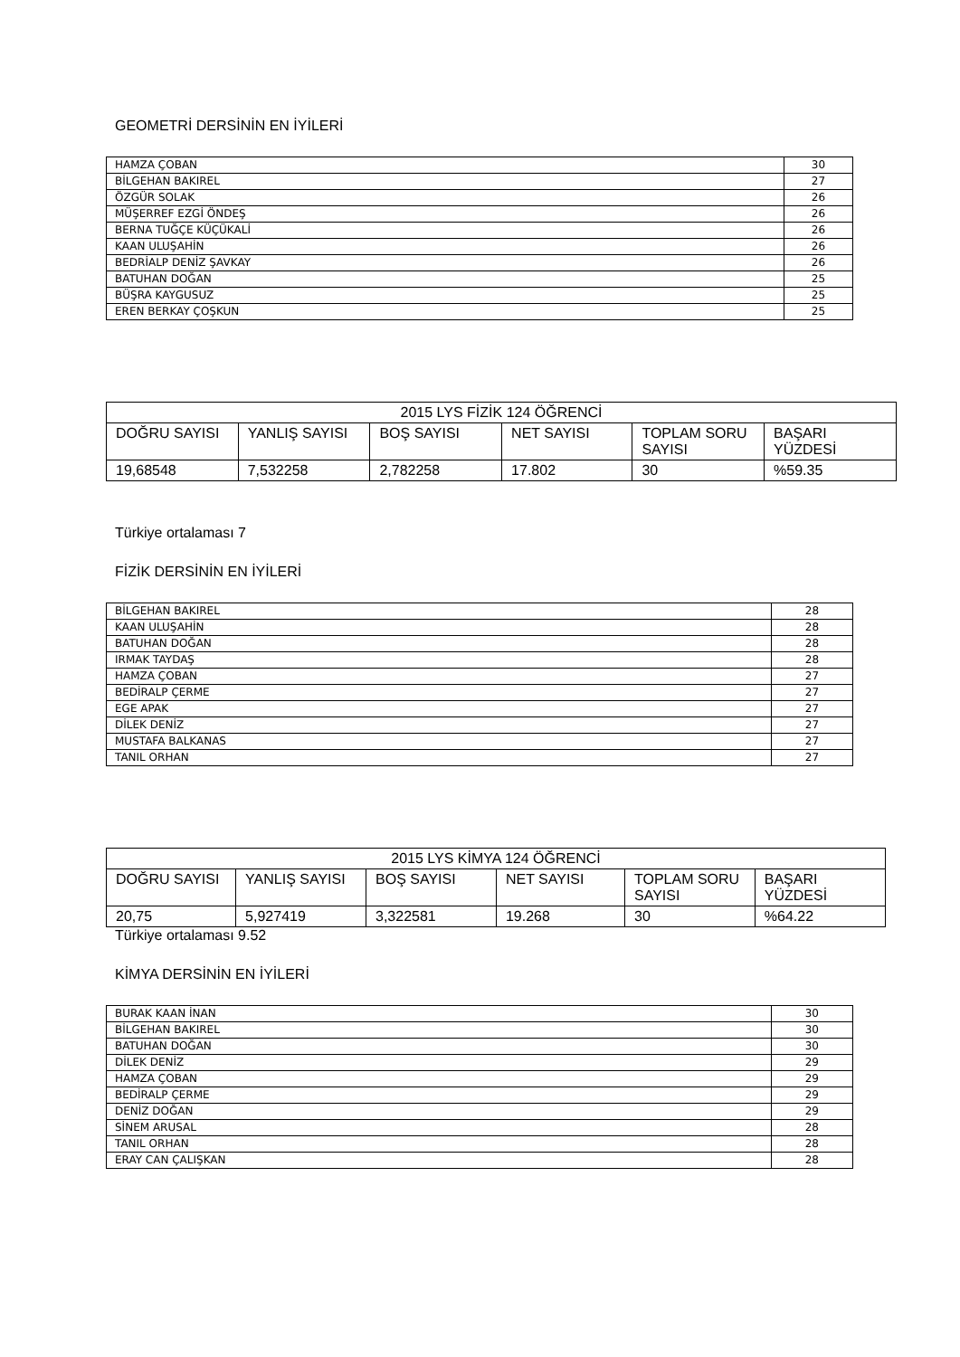GEOMETRİ DERSİNİN EN İYİLERİ
| HAMZA ÇOBAN | 30 |
| BİLGEHAN BAKIREL | 27 |
| ÖZGÜR SOLAK | 26 |
| MÜŞERREF EZGİ ÖNDEŞ | 26 |
| BERNA TUĞÇE KÜÇÜKALİ | 26 |
| KAAN ULUŞAHİN | 26 |
| BEDRİALP DENİZ ŞAVKAY | 26 |
| BATUHAN DOĞAN | 25 |
| BÜŞRA KAYGUSUZ | 25 |
| EREN BERKAY ÇOŞKUN | 25 |
| 2015 LYS FİZİK 124 ÖĞRENCİ | | | | | |
| DOĞRU SAYISI | YANLIŞ SAYISI | BOŞ SAYISI | NET SAYISI | TOPLAM SORU SAYISI | BAŞARI YÜZDESİ |
| 19,68548 | 7,532258 | 2,782258 | 17.802 | 30 | %59.35 |
Türkiye ortalaması 7
FİZİK DERSİNİN EN İYİLERİ
| BİLGEHAN BAKIREL | 28 |
| KAAN ULUŞAHİN | 28 |
| BATUHAN DOĞAN | 28 |
| IRMAK TAYDAŞ | 28 |
| HAMZA ÇOBAN | 27 |
| BEDİRALP ÇERME | 27 |
| EGE APAK | 27 |
| DİLEK DENİZ | 27 |
| MUSTAFA BALKANAS | 27 |
| TANIL ORHAN | 27 |
| 2015 LYS KİMYA 124 ÖĞRENCİ | | | | | |
| DOĞRU SAYISI | YANLIŞ SAYISI | BOŞ SAYISI | NET SAYISI | TOPLAM SORU SAYISI | BAŞARI YÜZDESİ |
| 20,75 | 5,927419 | 3,322581 | 19.268 | 30 | %64.22 |
Türkiye ortalaması 9.52
KİMYA DERSİNİN EN İYİLERİ
| BURAK KAAN İNAN | 30 |
| BİLGEHAN BAKIREL | 30 |
| BATUHAN DOĞAN | 30 |
| DİLEK DENİZ | 29 |
| HAMZA ÇOBAN | 29 |
| BEDİRALP ÇERME | 29 |
| DENİZ DOĞAN | 29 |
| SİNEM ARUSAL | 28 |
| TANIL ORHAN | 28 |
| ERAY CAN ÇALIŞKAN | 28 |